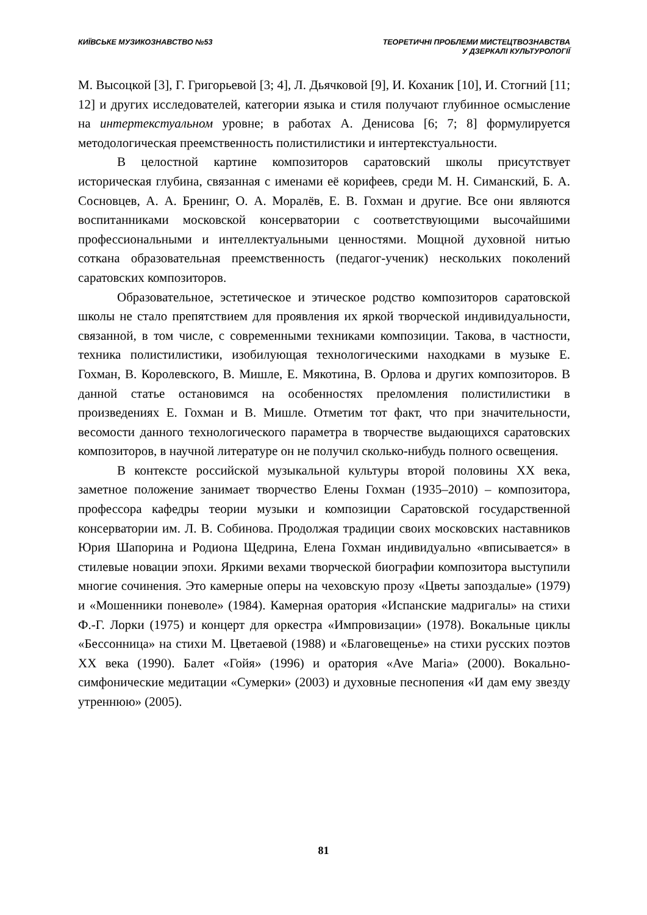КИЇВСЬКЕ МУЗИКОЗНАВСТВО №53 ТЕОРЕТИЧНІ ПРОБЛЕМИ МИСТЕЦТВОЗНАВСТВА
У ДЗЕРКАЛІ КУЛЬТУРОЛОГІЇ
М. Высоцкой [3], Г. Григорьевой [3; 4], Л. Дьячковой [9], И. Коханик [10], И. Стогний [11; 12] и других исследователей, категории языка и стиля получают глубинное осмысление на интертекстуальном уровне; в работах А. Денисова [6; 7; 8] формулируется методологическая преемственность полистилистики и интертекстуальности.
В целостной картине композиторов саратовский школы присутствует историческая глубина, связанная с именами её корифеев, среди М. Н. Симанский, Б. А. Сосновцев, А. А. Бренинг, О. А. Моралёв, Е. В. Гохман и другие. Все они являются воспитанниками московской консерватории с соответствующими высочайшими профессиональными и интеллектуальными ценностями. Мощной духовной нитью соткана образовательная преемственность (педагог-ученик) нескольких поколений саратовских композиторов.
Образовательное, эстетическое и этическое родство композиторов саратовской школы не стало препятствием для проявления их яркой творческой индивидуальности, связанной, в том числе, с современными техниками композиции. Такова, в частности, техника полистилистики, изобилующая технологическими находками в музыке Е. Гохман, В. Королевского, В. Мишле, Е. Мякотина, В. Орлова и других композиторов. В данной статье остановимся на особенностях преломления полистилистики в произведениях Е. Гохман и В. Мишле. Отметим тот факт, что при значительности, весомости данного технологического параметра в творчестве выдающихся саратовских композиторов, в научной литературе он не получил сколько-нибудь полного освещения.
В контексте российской музыкальной культуры второй половины XX века, заметное положение занимает творчество Елены Гохман (1935–2010) – композитора, профессора кафедры теории музыки и композиции Саратовской государственной консерватории им. Л. В. Собинова. Продолжая традиции своих московских наставников Юрия Шапорина и Родиона Щедрина, Елена Гохман индивидуально «вписывается» в стилевые новации эпохи. Яркими вехами творческой биографии композитора выступили многие сочинения. Это камерные оперы на чеховскую прозу «Цветы запоздалые» (1979) и «Мошенники поневоле» (1984). Камерная оратория «Испанские мадригалы» на стихи Ф.-Г. Лорки (1975) и концерт для оркестра «Импровизации» (1978). Вокальные циклы «Бессонница» на стихи М. Цветаевой (1988) и «Благовещенье» на стихи русских поэтов XX века (1990). Балет «Гойя» (1996) и оратория «Ave Maria» (2000). Вокально-симфонические медитации «Сумерки» (2003) и духовные песнопения «И дам ему звезду утреннюю» (2005).
81